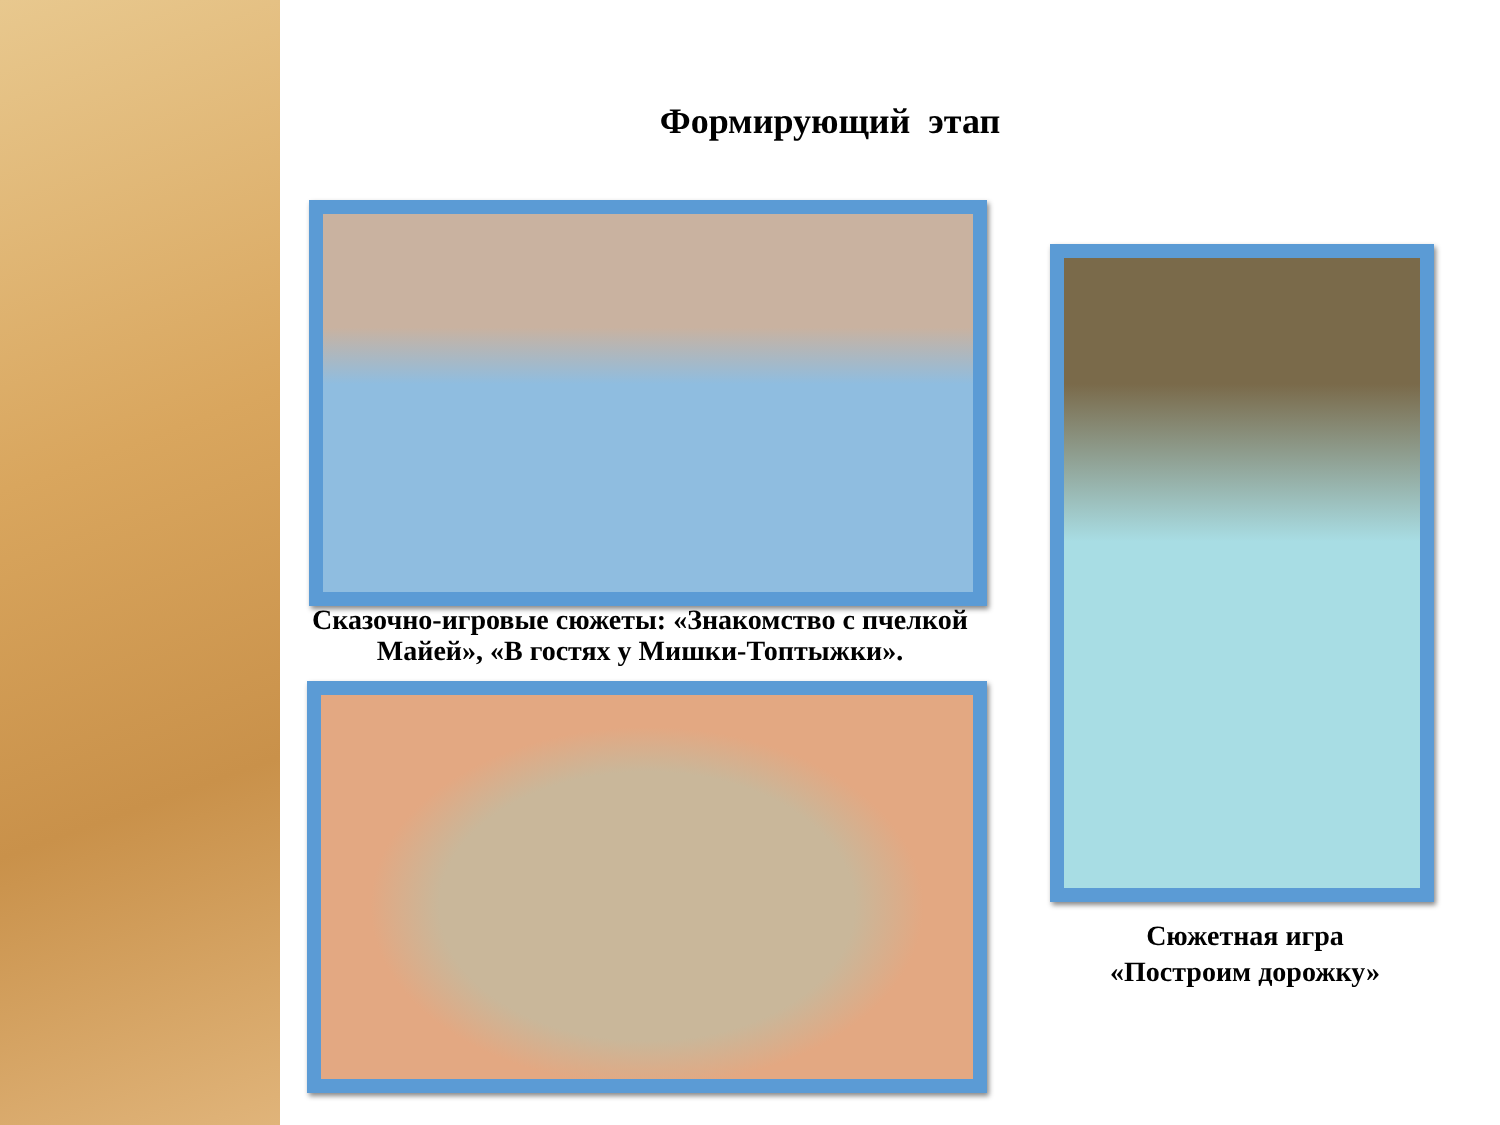Формирующий этап
Сказочно-игровые сюжеты: «Знакомство с пчелкой Майей», «В гостях у Мишки-Топтыжки».
Сюжетная игра «Построим дорожку»